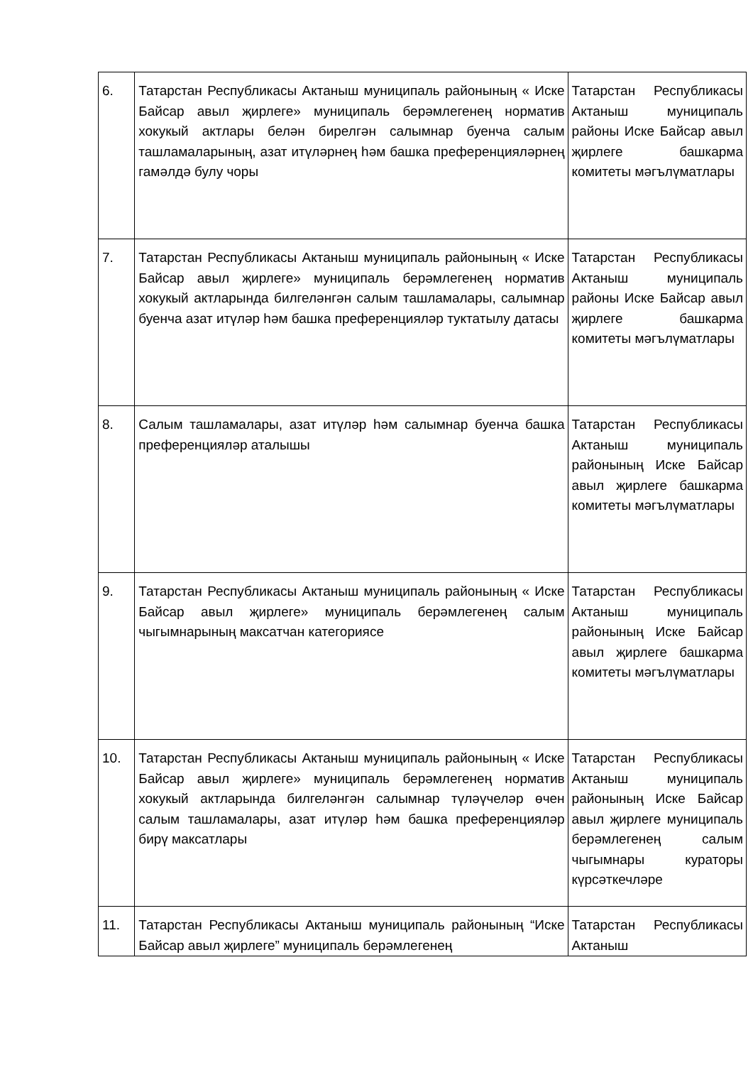| 6. | Татарстан Республикасы Актаныш муниципаль районының « Иске Байсар авыл җирлеге» муниципаль берәмлегенең норматив хокукый актлары белән бирелгән салымнар буенча салым ташламаларының, азат итүләрнең һәм башка преференцияләрнең гамәлдә булу чоры | Татарстан Республикасы Актаныш муниципаль районы Иске Байсар авыл җирлеге башкарма комитеты мәгълүматлары |
| 7. | Татарстан Республикасы Актаныш муниципаль районының « Иске Байсар авыл җирлеге» муниципаль берәмлегенең норматив хокукый актларында билгеләнгән салым ташламалары, салымнар буенча азат итүләр һәм башка преференцияләр туктатылу датасы | Татарстан Республикасы Актаныш муниципаль районы Иске Байсар авыл җирлеге башкарма комитеты мәгълүматлары |
| 8. | Салым ташламалары, азат итүләр һәм салымнар буенча башка преференцияләр аталышы | Татарстан Республикасы Актаныш муниципаль районының Иске Байсар авыл җирлеге башкарма комитеты мәгълүматлары |
| 9. | Татарстан Республикасы Актаныш муниципаль районының « Иске Байсар авыл җирлеге» муниципаль берәмлегенең салым чыгымнарының максатчан категориясе | Татарстан Республикасы Актаныш муниципаль районының Иске Байсар авыл җирлеге башкарма комитеты мәгълүматлары |
| 10. | Татарстан Республикасы Актаныш муниципаль районының « Иске Байсар авыл җирлеге» муниципаль берәмлегенең норматив хокукый актларында билгеләнгән салымнар түләүчеләр өчен салым ташламалары, азат итүләр һәм башка преференцияләр бирү максатлары | Татарстан Республикасы Актаныш муниципаль районының Иске Байсар авыл җирлеге муниципаль берәмлегенең салым чыгымнары кураторы күрсәткечләре |
| 11. | Татарстан Республикасы Актаныш муниципаль районының “Иске Байсар авыл җирлеге” муниципаль берәмлегенең | Татарстан Республикасы Актаныш |